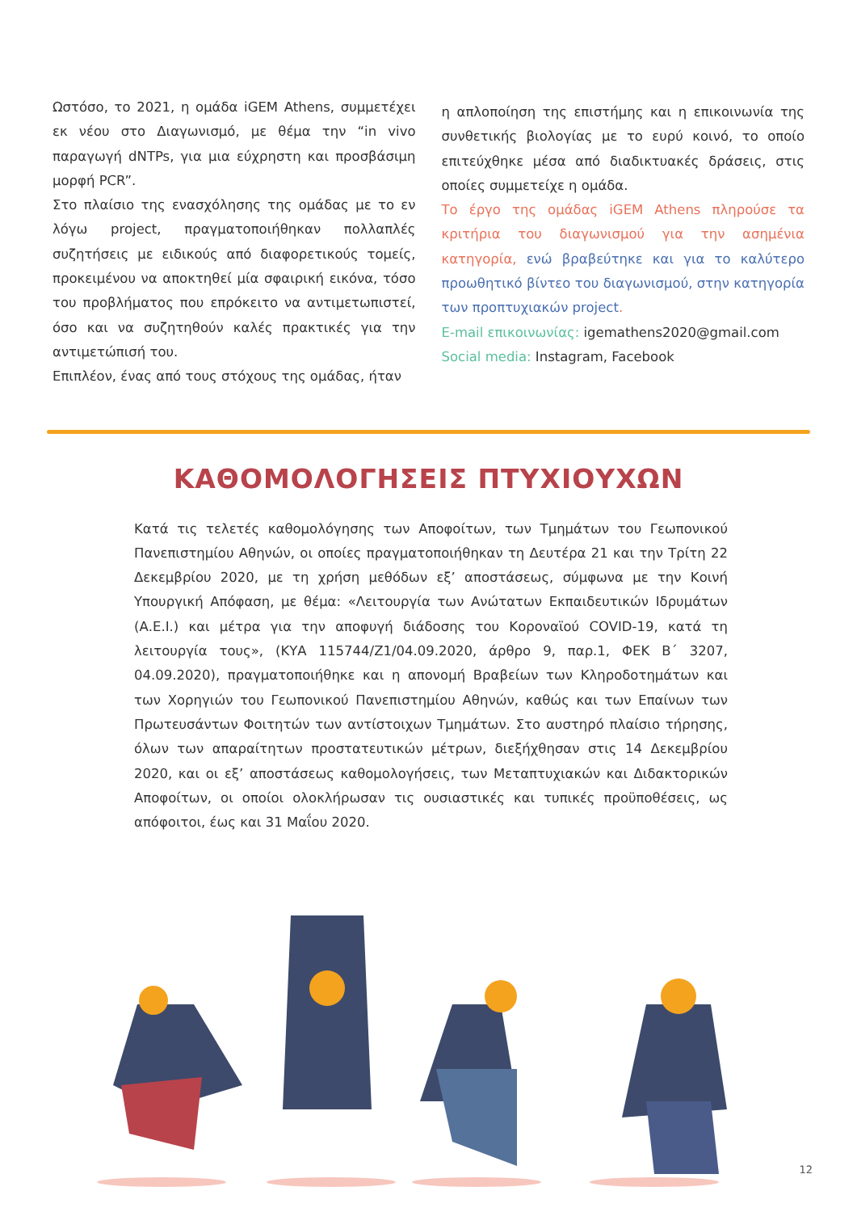Ωστόσο, το 2021, η ομάδα iGEM Athens, συμμετέχει εκ νέου στο Διαγωνισμό, με θέμα την “in vivo παραγωγή dNTPs, για μια εύχρηστη και προσβάσιμη μορφή PCR”.
Στο πλαίσιο της ενασχόλησης της ομάδας με το εν λόγω project, πραγματοποιήθηκαν πολλαπλές συζητήσεις με ειδικούς από διαφορετικούς τομείς, προκειμένου να αποκτηθεί μία σφαιρική εικόνα, τόσο του προβλήματος που επρόκειτο να αντιμετωπιστεί, όσο και να συζητηθούν καλές πρακτικές για την αντιμετώπισή του.
Επιπλέον, ένας από τους στόχους της ομάδας, ήταν
η απλοποίηση της επιστήμης και η επικοινωνία της συνθετικής βιολογίας με το ευρύ κοινό, το οποίο επιτεύχθηκε μέσα από διαδικτυακές δράσεις, στις οποίες συμμετείχε η ομάδα.
Το έργο της ομάδας iGEM Athens πληρούσε τα κριτήρια του διαγωνισμού για την ασημένια κατηγορία, ενώ βραβεύτηκε και για το καλύτερο προωθητικό βίντεο του διαγωνισμού, στην κατηγορία των προπτυχιακών project.
E-mail επικοινωνίας: igemathens2020@gmail.com
Social media: Instagram, Facebook
ΚΑΘΟΜΟΛΟΓΗΣΕΙΣ ΠΤΥΧΙΟΥΧΩΝ
Κατά τις τελετές καθομολόγησης των Αποφοίτων, των Τμημάτων του Γεωπονικού Πανεπιστημίου Αθηνών, οι οποίες πραγματοποιήθηκαν τη Δευτέρα 21 και την Τρίτη 22 Δεκεμβρίου 2020, με τη χρήση μεθόδων εξ’ αποστάσεως, σύμφωνα με την Κοινή Υπουργική Απόφαση, με θέμα: «Λειτουργία των Ανώτατων Εκπαιδευτικών Ιδρυμάτων (Α.Ε.Ι.) και μέτρα για την αποφυγή διάδοσης του Κοροναϊού COVID-19, κατά τη λειτουργία τους», (ΚΥΑ 115744/Ζ1/04.09.2020, άρθρο 9, παρ.1, ΦΕΚ Β΄ 3207, 04.09.2020), πραγματοποιήθηκε και η απονομή Βραβείων των Κληροδοτημάτων και των Χορηγιών του Γεωπονικού Πανεπιστημίου Αθηνών, καθώς και των Επαίνων των Πρωτευσάντων Φοιτητών των αντίστοιχων Τμημάτων. Στο αυστηρό πλαίσιο τήρησης, όλων των απαραίτητων προστατευτικών μέτρων, διεξήχθησαν στις 14 Δεκεμβρίου 2020, και οι εξ’ αποστάσεως καθομολογήσεις, των Μεταπτυχιακών και Διδακτορικών Αποφοίτων, οι οποίοι ολοκλήρωσαν τις ουσιαστικές και τυπικές προϋποθέσεις, ως απόφοιτοι, έως και 31 Μαΐου 2020.
12